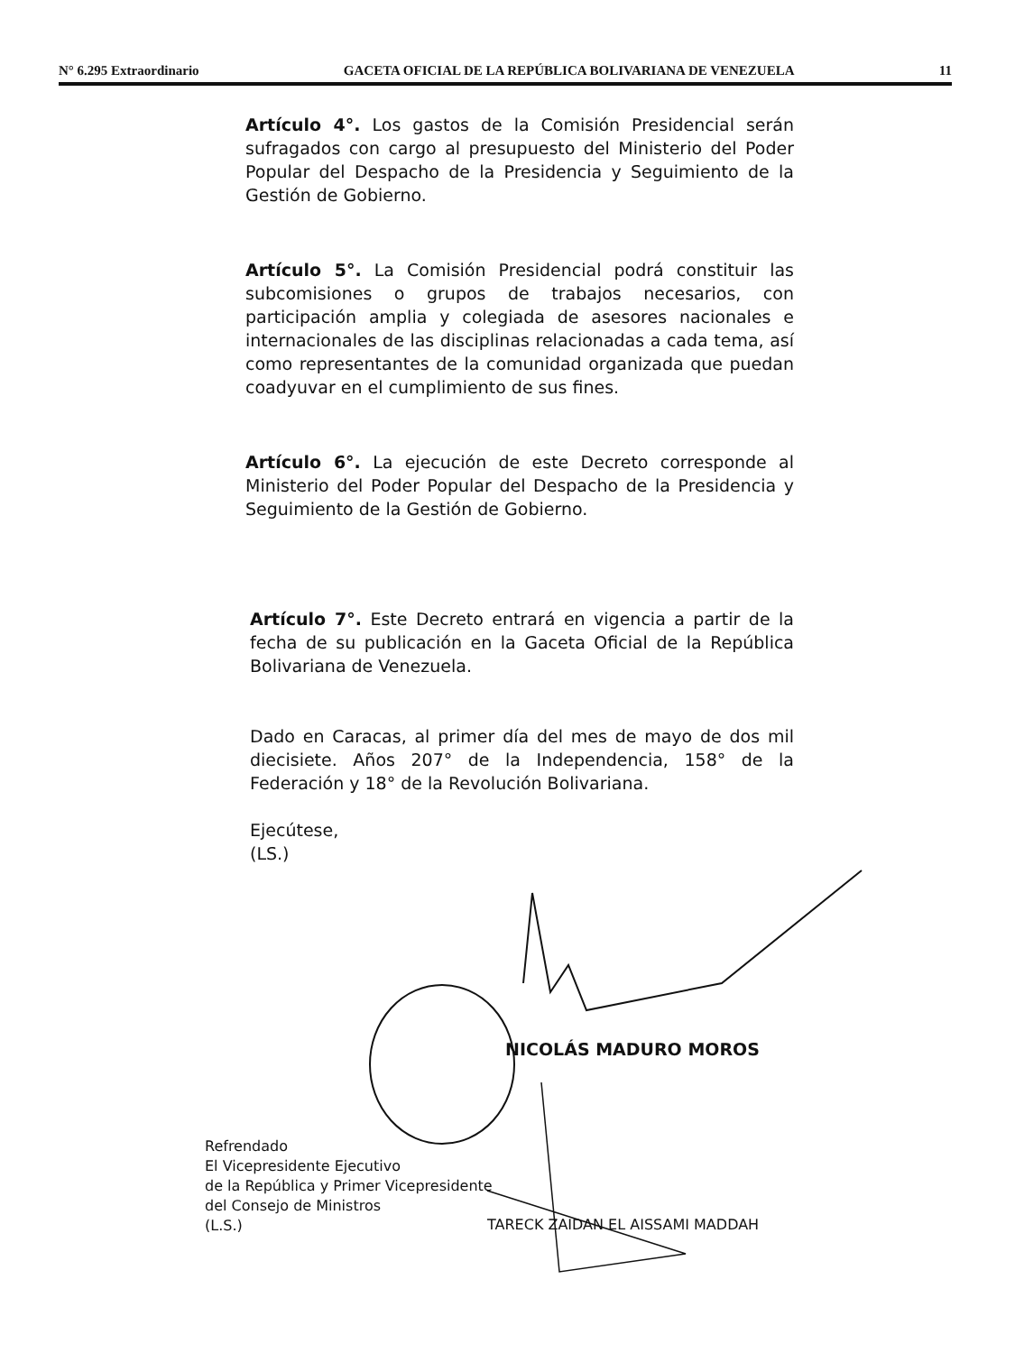N° 6.295 Extraordinario GACETA OFICIAL DE LA REPÚBLICA BOLIVARIANA DE VENEZUELA 11
Artículo 4°. Los gastos de la Comisión Presidencial serán sufragados con cargo al presupuesto del Ministerio del Poder Popular del Despacho de la Presidencia y Seguimiento de la Gestión de Gobierno.
Artículo 5°. La Comisión Presidencial podrá constituir las subcomisiones o grupos de trabajos necesarios, con participación amplia y colegiada de asesores nacionales e internacionales de las disciplinas relacionadas a cada tema, así como representantes de la comunidad organizada que puedan coadyuvar en el cumplimiento de sus fines.
Artículo 6°. La ejecución de este Decreto corresponde al Ministerio del Poder Popular del Despacho de la Presidencia y Seguimiento de la Gestión de Gobierno.
Artículo 7°. Este Decreto entrará en vigencia a partir de la fecha de su publicación en la Gaceta Oficial de la República Bolivariana de Venezuela.
Dado en Caracas, al primer día del mes de mayo de dos mil diecisiete. Años 207° de la Independencia, 158° de la Federación y 18° de la Revolución Bolivariana.
Ejecútese,
(LS.)
NICOLÁS MADURO MOROS
Refrendado
El Vicepresidente Ejecutivo
de la República y Primer Vicepresidente
del Consejo de Ministros
(L.S.)
TARECK ZAIDAN EL AISSAMI MADDAH